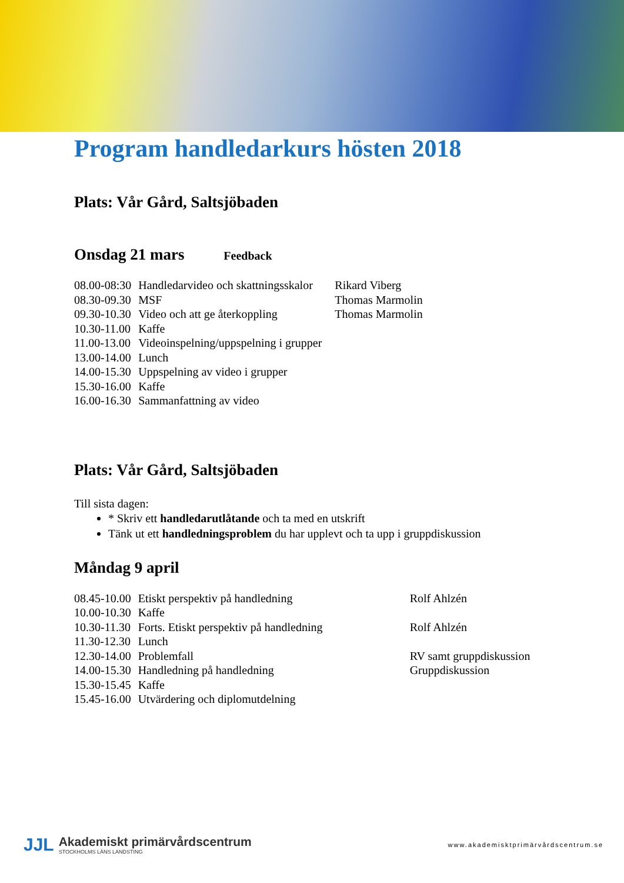Program handledarkurs hösten 2018
Plats: Vår Gård, Saltsjöbaden
Onsdag 21 mars Feedback
| 08.00-08:30 | Handledarvideo och skattningsskalor | Rikard Viberg |
| 08.30-09.30 | MSF | Thomas Marmolin |
| 09.30-10.30 | Video och att ge återkoppling | Thomas Marmolin |
| 10.30-11.00 | Kaffe | |
| 11.00-13.00 | Videoinspelning/uppspelning i grupper | |
| 13.00-14.00 | Lunch | |
| 14.00-15.30 | Uppspelning av video i grupper | |
| 15.30-16.00 | Kaffe | |
| 16.00-16.30 | Sammanfattning av video | |
Plats: Vår Gård, Saltsjöbaden
Till sista dagen:
* Skriv ett handledarutlåtande och ta med en utskrift
Tänk ut ett handledningsproblem du har upplevt och ta upp i gruppdiskussion
Måndag 9 april
| 08.45-10.00 | Etiskt perspektiv på handledning | Rolf Ahlzén |
| 10.00-10.30 | Kaffe | |
| 10.30-11.30 | Forts. Etiskt perspektiv på handledning | Rolf Ahlzén |
| 11.30-12.30 | Lunch | |
| 12.30-14.00 | Problemfall | RV samt gruppdiskussion |
| 14.00-15.30 | Handledning på handledning | Gruppdiskussion |
| 15.30-15.45 | Kaffe | |
| 15.45-16.00 | Utvärdering och diplomutdelning | |
JJL
Akademiskt primärvårdscentrum
STOCKHOLMS LÄNS LANDSTING
www.akademisktprimärvårdscentrum.se